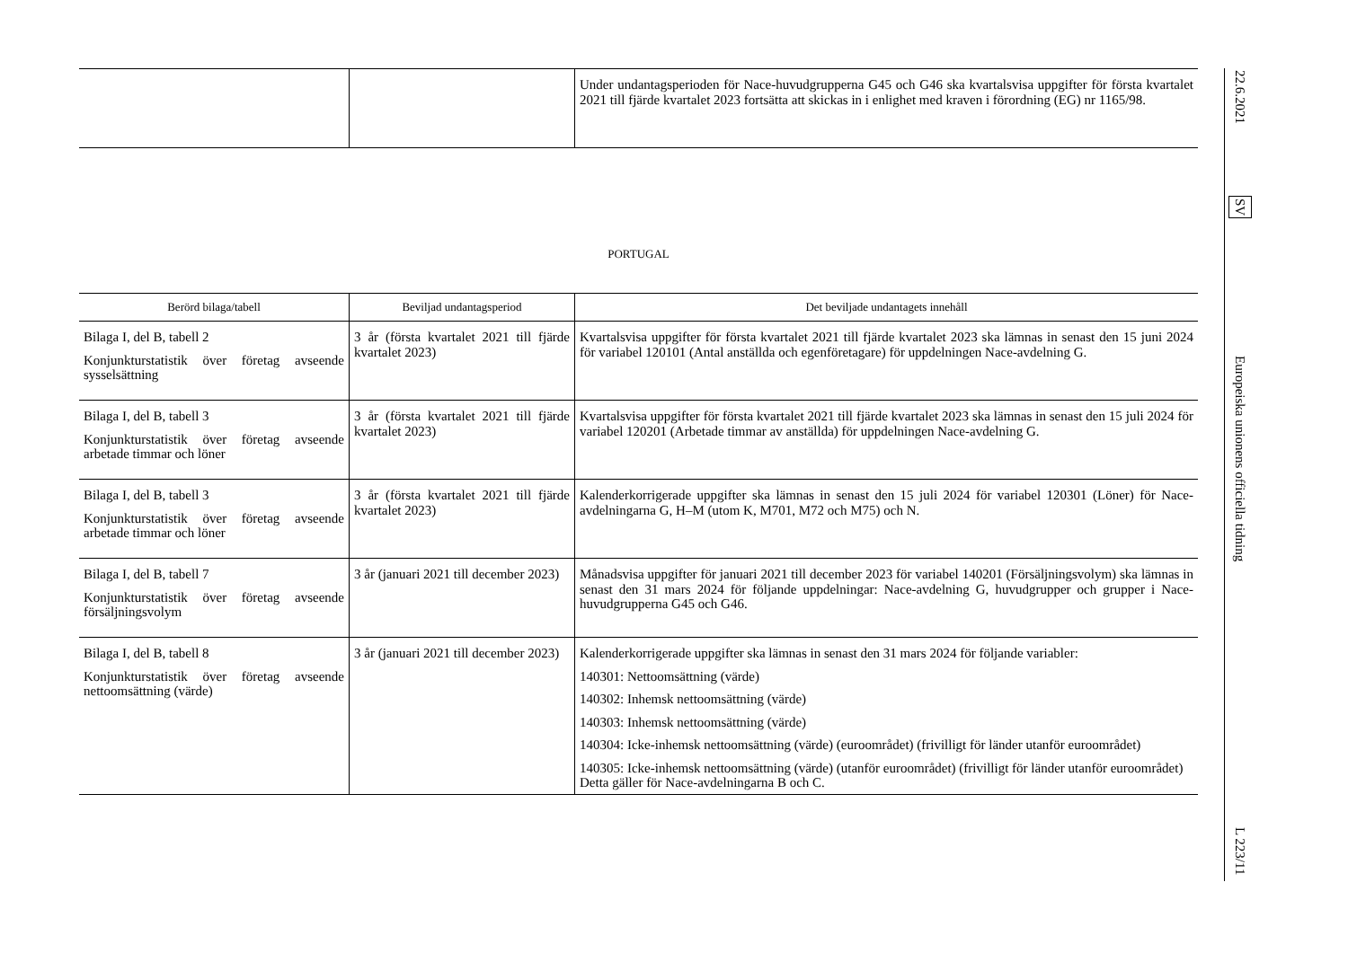| | | Under undantagsperioden för Nace-huvudgrupperna G45 och G46 ska kvartalsvisa uppgifter för första kvartalet 2021 till fjärde kvartalet 2023 fortsätta att skickas in i enlighet med kraven i förordning (EG) nr 1165/98. |
PORTUGAL
| Berörd bilaga/tabell | Beviljad undantagsperiod | Det beviljade undantagets innehåll |
| --- | --- | --- |
| Bilaga I, del B, tabell 2 Konjunkturstatistik över företag avseende sysselsättning | 3 år (första kvartalet 2021 till fjärde kvartalet 2023) | Kvartalsvisa uppgifter för första kvartalet 2021 till fjärde kvartalet 2023 ska lämnas in senast den 15 juni 2024 för variabel 120101 (Antal anställda och egenföretagare) för uppdelningen Nace-avdelning G. |
| Bilaga I, del B, tabell 3 Konjunkturstatistik över företag avseende arbetade timmar och löner | 3 år (första kvartalet 2021 till fjärde kvartalet 2023) | Kvartalsvisa uppgifter för första kvartalet 2021 till fjärde kvartalet 2023 ska lämnas in senast den 15 juli 2024 för variabel 120201 (Arbetade timmar av anställda) för uppdelningen Nace-avdelning G. |
| Bilaga I, del B, tabell 3 Konjunkturstatistik över företag avseende arbetade timmar och löner | 3 år (första kvartalet 2021 till fjärde kvartalet 2023) | Kalenderkorrigerade uppgifter ska lämnas in senast den 15 juli 2024 för variabel 120301 (Löner) för Nace-avdelningarna G, H–M (utom K, M701, M72 och M75) och N. |
| Bilaga I, del B, tabell 7 Konjunkturstatistik över företag avseende försäljningsvolym | 3 år (januari 2021 till december 2023) | Månadsvisa uppgifter för januari 2021 till december 2023 för variabel 140201 (Försäljningsvolym) ska lämnas in senast den 31 mars 2024 för följande uppdelningar: Nace-avdelning G, huvudgrupper och grupper i Nace-huvudgrupperna G45 och G46. |
| Bilaga I, del B, tabell 8 Konjunkturstatistik över företag avseende nettoomsättning (värde) | 3 år (januari 2021 till december 2023) | Kalenderkorrigerade uppgifter ska lämnas in senast den 31 mars 2024 för följande variabler: 140301: Nettoomsättning (värde) 140302: Inhemsk nettoomsättning (värde) 140303: Inhemsk nettoomsättning (värde) 140304: Icke-inhemsk nettoomsättning (värde) (euroområdet) (frivilligt för länder utanför euroområdet) 140305: Icke-inhemsk nettoomsättning (värde) (utanför euroområdet) (frivilligt för länder utanför euroområdet) Detta gäller för Nace-avdelningarna B och C. |
22.6.2021
SV
Europeiska unionens officiella tidning
L 223/11